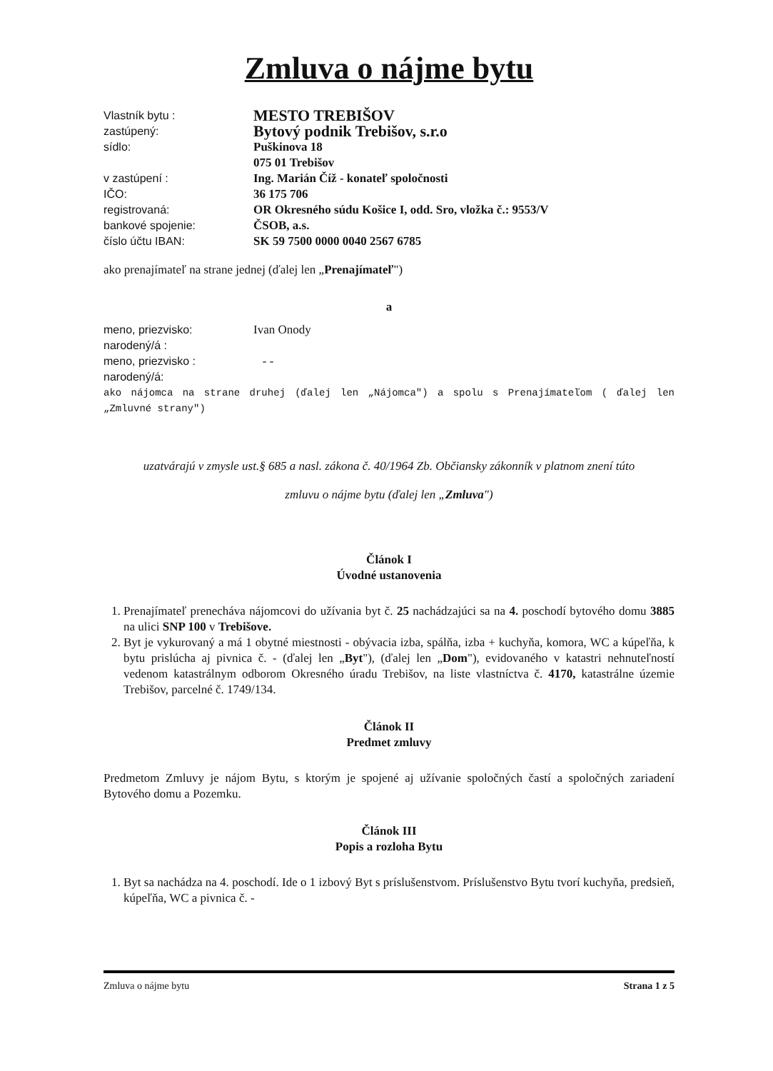Zmluva o nájme bytu
Vlastník bytu : MESTO TREBIŠOV
zastúpený: Bytový podnik Trebišov, s.r.o
sídlo: Puškinova 18
075 01 Trebišov
v zastúpení : Ing. Marián Číž - konateľ spoločnosti
IČO: 36 175 706
registrovaná: OR Okresného súdu Košice I, odd. Sro, vložka č.: 9553/V
bankové spojenie: ČSOB, a.s.
číslo účtu IBAN: SK 59 7500 0000 0040 2567 6785
ako prenajímateľ na strane jednej (ďalej len „Prenajímateľ")
a
meno, priezvisko: Ivan Onody
narodený/á :
meno, priezvisko : - -
narodený/á:
ako nájomca na strane druhej (ďalej len „Nájomca") a spolu s Prenajímateľom ( ďalej len „Zmluvné strany")
uzatvárajú v zmysle ust.§ 685 a nasl. zákona č. 40/1964 Zb. Občiansky zákonník v platnom znení túto
zmluvu o nájme bytu (ďalej len „Zmluva")
Článok I
Úvodné ustanovenia
1. Prenajímateľ prenecháva nájomcovi do užívania byt č. 25 nachádzajúci sa na 4. poschodí bytového domu 3885 na ulici SNP 100 v Trebišove.
2. Byt je vykurovaný a má 1 obytné miestnosti - obývacia izba, spálňa, izba + kuchyňa, komora, WC a kúpeľňa, k bytu prislúcha aj pivnica č. - (ďalej len „Byt"), (ďalej len „Dom"), evidovaného v katastri nehnuteľností vedenom katastrálnym odborom Okresného úradu Trebišov, na liste vlastníctva č. 4170, katastrálne územie Trebišov, parcelné č. 1749/134.
Článok II
Predmet zmluvy
Predmetom Zmluvy je nájom Bytu, s ktorým je spojené aj užívanie spoločných častí a spoločných zariadení Bytového domu a Pozemku.
Článok III
Popis a rozloha Bytu
1. Byt sa nachádza na 4. poschodí. Ide o 1 izbový Byt s príslušenstvom. Príslušenstvo Bytu tvorí kuchyňa, predsieň, kúpeľňa, WC a pivnica č. -
Zmluva o nájme bytu Strana 1 z 5